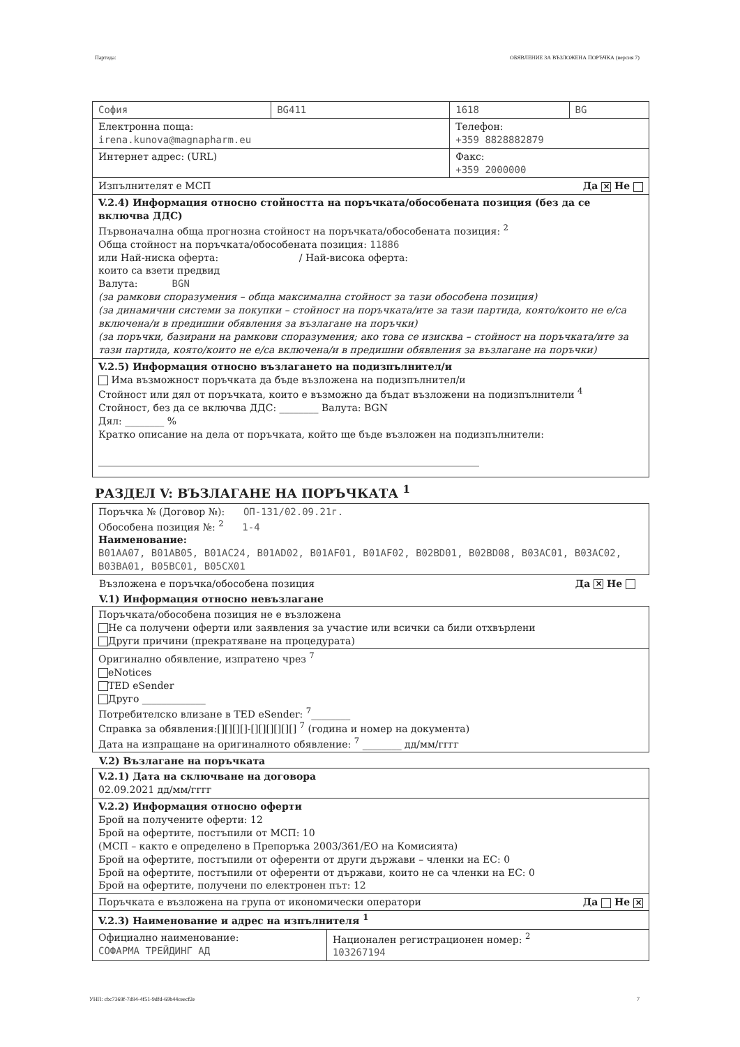Партида: ОБЯВЛЕНИЕ ЗА ВЪЗЛОЖЕНА ПОРЪЧКА (версия 7)
| София | BG411 | 1618 | BG |
| Електронна поща: irena.kunova@magnapharm.eu | | Телефон: +359 8828882879 | |
| Интернет адрес: (URL) | | Факс: +359 2000000 | |
| Изпълнителят е МСП Да ✕ Не | | | |
| V.2.4) Информация относно стойността на поръчката/обособената позиция (без да се включва ДДС) Първоначална обща прогнозна стойност на поръчката/обособената позиция: <sup>2</sup> Обща стойност на поръчката/обособената позиция: 11886 или Най-ниска оферта: / Най-висока оферта: които са взети предвид Валута: BGN (за рамкови споразумения – обща максимална стойност за тази обособена позиция) (за динамични системи за покупки – стойност на поръчката/ите за тази партида, която/които не е/са включена/и в предишни обявления за възлагане на поръчки) (за поръчки, базирани на рамкови споразумения; ако това се изисква – стойност на поръчката/ите за тази партида, която/които не е/са включена/и в предишни обявления за възлагане на поръчки) | | | |
| V.2.5) Информация относно възлагането на подизпълнител/и Има възможност поръчката да бъде възложена на подизпълнител/и Стойност или дял от поръчката, които е възможно да бъдат възложени на подизпълнители <sup>4</sup> Стойност, без да се включва ДДС: ________ Валута: BGN Дял: ________ % Кратко описание на дела от поръчката, който ще бъде възложен на подизпълнители: ______________________________________________________________________________ | | | |
РАЗДЕЛ V: ВЪЗЛАГАНЕ НА ПОРЪЧКАТА <sup>1</sup>
| Поръчка № (Договор №): ОП-131/02.09.21г. Обособена позиция №: <sup>2</sup> 1-4 Наименование: B01AA07, B01AB05, B01AC24, B01AD02, B01AF01, B01AF02, B02BD01, B02BD08, B03AC01, B03AC02, B03BA01, B05BC01, B05CX01 |
Възложена е поръчка/обособена позиция Да ✕ Не
V.1) Информация относно невъзлагане
| Поръчката/обособена позиция не е възложена Не са получени оферти или заявления за участие или всички са били отхвърлени Други причини (прекратяване на процедурата) |
| Оригинално обявление, изпратено чрез <sup>7</sup> eNotices TED eSender Друго _____________ Потребителско влизане в TED eSender: <sup>7</sup>________ Справка за обявления:[][][][]-[][][][][][] <sup>7</sup> (година и номер на документа) Дата на изпращане на оригиналното обявление: <sup>7</sup> ________ дд/мм/гггг |
V.2) Възлагане на поръчката
| V.2.1) Дата на сключване на договора 02.09.2021 дд/мм/гггг | |
| V.2.2) Информация относно оферти Брой на получените оферти: 12 Брой на офертите, постъпили от МСП: 10 (МСП – както е определено в Препоръка 2003/361/ЕО на Комисията) Брой на офертите, постъпили от оференти от други държави – членки на ЕС: 0 Брой на офертите, постъпили от оференти от държави, които не са членки на ЕС: 0 Брой на офертите, получени по електронен път: 12 | |
| Поръчката е възложена на група от икономически оператори Да Не ✕ | |
| V.2.3) Наименование и адрес на изпълнителя <sup>1</sup> | |
| Официално наименование: СОФАРМА ТРЕЙДИНГ АД | Национален регистрационен номер: <sup>2</sup> 103267194 |
УНП: cbc7369f-7d94-4f51-9dfd-69b44ceecf2e 7